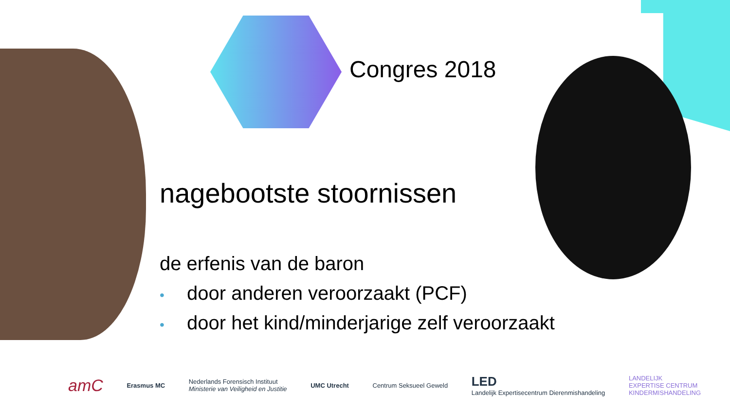Congres 2018
nagebootste stoornissen
de erfenis van de baron
• door anderen veroorzaakt (PCF)
• door het kind/minderjarige zelf veroorzaakt
amC
Erasmus MC
Nederlands Forensisch Instituut
Ministerie van Veiligheid en Justitie
UMC Utrecht Centrum Seksueel Geweld
LED
Landelijk Expertisecentrum Dierenmishandeling
LANDELIJK
EXPERTISE CENTRUM
KINDERMISHANDELING